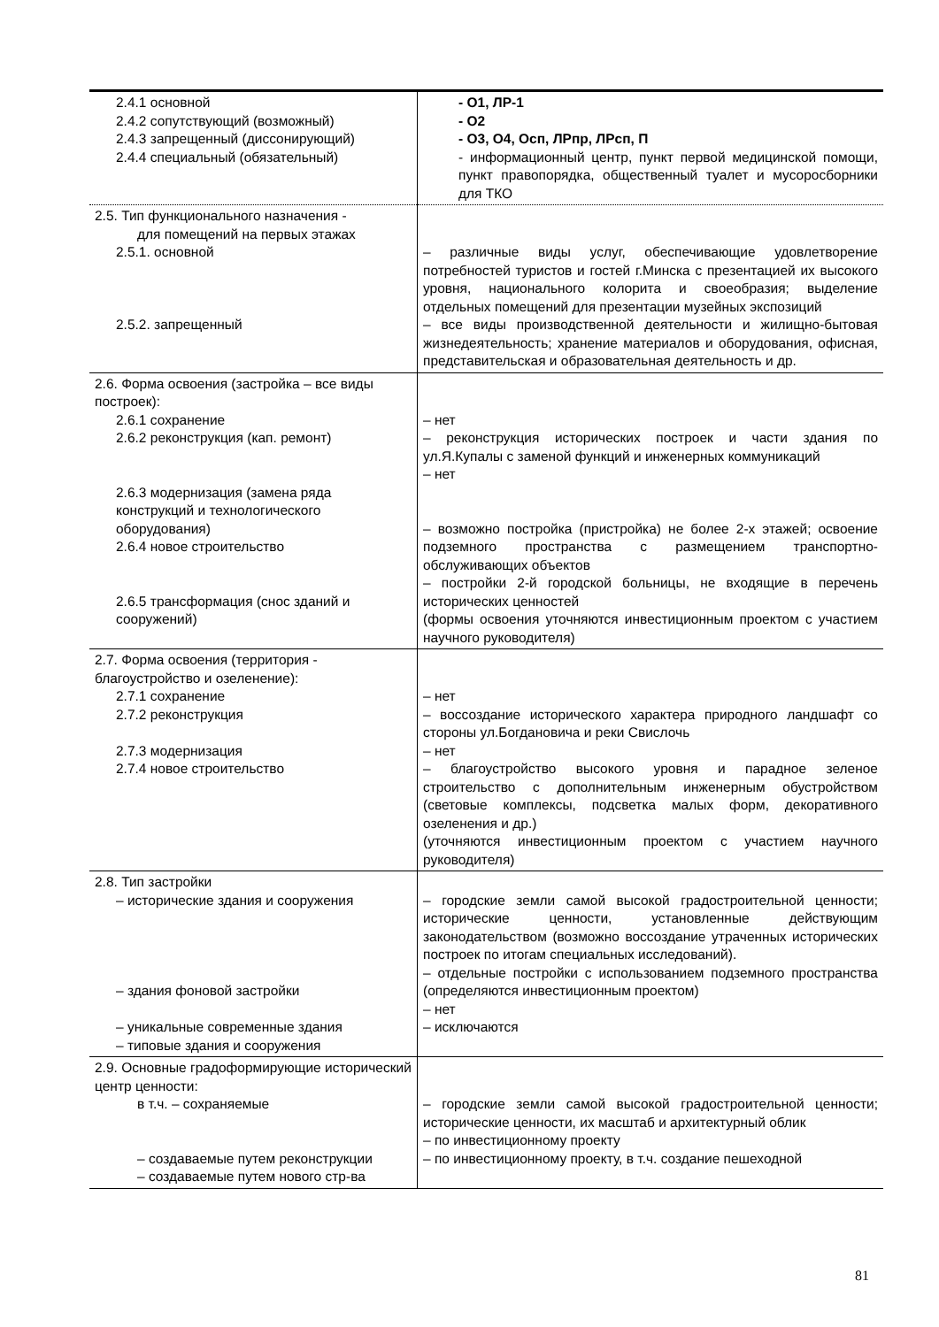| 2.4.1 основной 2.4.2 сопутствующий (возможный) 2.4.3 запрещенный (диссонирующий) 2.4.4 специальный (обязательный) | - О1, ЛР-1 - О2 - О3, О4, Осп, ЛРпр, ЛРсп, П - информационный центр, пункт первой медицинской помощи, пункт правопорядка, общественный туалет и мусоросборники для ТКО |
| 2.5. Тип функционального назначения - для помещений на первых этажах 2.5.1. основной 2.5.2. запрещенный | – различные виды услуг, обеспечивающие удовлетворение потребностей туристов и гостей г.Минска с презентацией их высокого уровня, национального колорита и своеобразия; выделение отдельных помещений для презентации музейных экспозиций – все виды производственной деятельности и жилищно-бытовая жизнедеятельность; хранение материалов и оборудования, офисная, представительская и образовательная деятельность и др. |
| 2.6. Форма освоения (застройка – все виды построек): 2.6.1 сохранение 2.6.2 реконструкция (кап. ремонт) 2.6.3 модернизация (замена ряда конструкций и технологического оборудования) 2.6.4 новое строительство 2.6.5 трансформация (снос зданий и сооружений) | – нет – реконструкция исторических построек и части здания по ул.Я.Купалы с заменой функций и инженерных коммуникаций – нет – возможно постройка (пристройка) не более 2-х этажей; освоение подземного пространства с размещением транспортно-обслуживающих объектов – постройки 2-й городской больницы, не входящие в перечень исторических ценностей (формы освоения уточняются инвестиционным проектом с участием научного руководителя) |
| 2.7. Форма освоения (территория - благоустройство и озеленение): 2.7.1 сохранение 2.7.2 реконструкция 2.7.3 модернизация 2.7.4 новое строительство | – нет – воссоздание исторического характера природного ландшафт со стороны ул.Богдановича и реки Свислочь – нет – благоустройство высокого уровня и парадное зеленое строительство с дополнительным инженерным обустройством (световые комплексы, подсветка малых форм, декоративного озеленения и др.) (уточняются инвестиционным проектом с участием научного руководителя) |
| 2.8. Тип застройки – исторические здания и сооружения – здания фоновой застройки – уникальные современные здания – типовые здания и сооружения | – городские земли самой высокой градостроительной ценности; исторические ценности, установленные действующим законодательством (возможно воссоздание утраченных исторических построек по итогам специальных исследований). – отдельные постройки с использованием подземного пространства (определяются инвестиционным проектом) – нет – исключаются |
| 2.9. Основные градоформирующие исторический центр ценности: в т.ч. – сохраняемые – создаваемые путем реконструкции – создаваемые путем нового стр-ва | – городские земли самой высокой градостроительной ценности; исторические ценности, их масштаб и архитектурный облик – по инвестиционному проекту – по инвестиционному проекту, в т.ч. создание пешеходной |
81